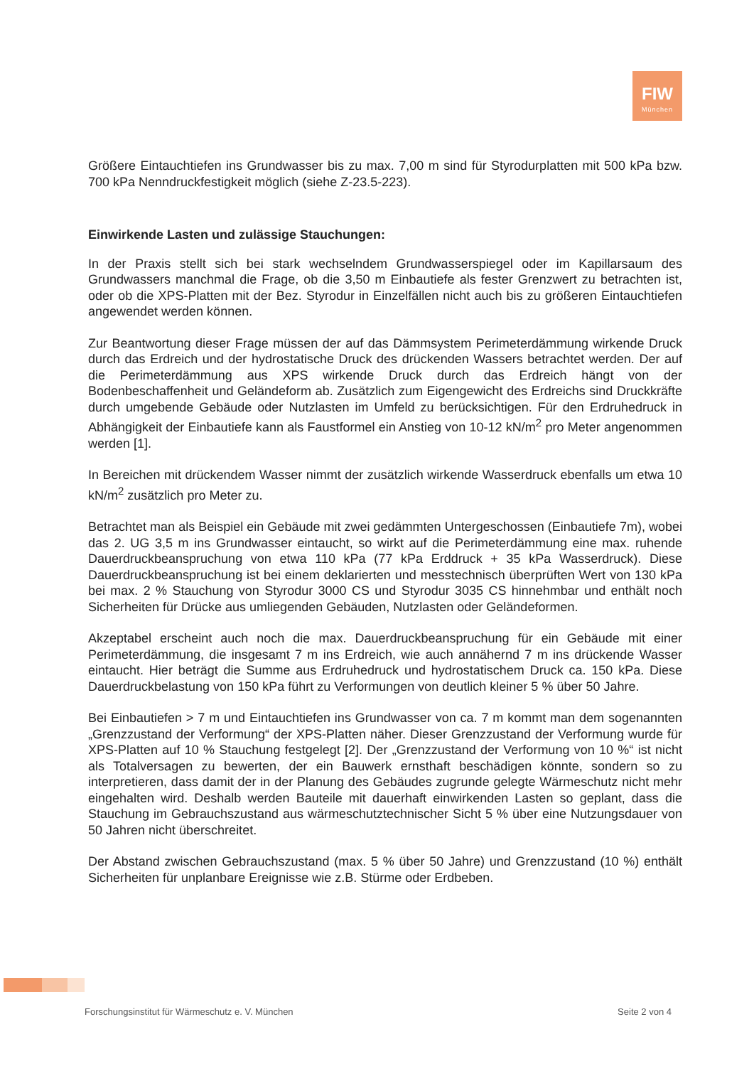FIW
München
Größere Eintauchtiefen ins Grundwasser bis zu max. 7,00 m sind für Styrodurplatten mit 500 kPa bzw. 700 kPa Nenndruckfestigkeit möglich (siehe Z-23.5-223).
Einwirkende Lasten und zulässige Stauchungen:
In der Praxis stellt sich bei stark wechselndem Grundwasserspiegel oder im Kapillarsaum des Grundwassers manchmal die Frage, ob die 3,50 m Einbautiefe als fester Grenzwert zu betrachten ist, oder ob die XPS-Platten mit der Bez. Styrodur in Einzelfällen nicht auch bis zu größeren Eintauchtiefen angewendet werden können.
Zur Beantwortung dieser Frage müssen der auf das Dämmsystem Perimeterdämmung wirkende Druck durch das Erdreich und der hydrostatische Druck des drückenden Wassers betrachtet werden. Der auf die Perimeterdämmung aus XPS wirkende Druck durch das Erdreich hängt von der Bodenbeschaffenheit und Geländeform ab. Zusätzlich zum Eigengewicht des Erdreichs sind Druckkräfte durch umgebende Gebäude oder Nutzlasten im Umfeld zu berücksichtigen. Für den Erdruhedruck in Abhängigkeit der Einbautiefe kann als Faustformel ein Anstieg von 10-12 kN/m<sup>2</sup> pro Meter angenommen werden [1].
In Bereichen mit drückendem Wasser nimmt der zusätzlich wirkende Wasserdruck ebenfalls um etwa 10 kN/m<sup>2</sup> zusätzlich pro Meter zu.
Betrachtet man als Beispiel ein Gebäude mit zwei gedämmten Untergeschossen (Einbautiefe 7m), wobei das 2. UG 3,5 m ins Grundwasser eintaucht, so wirkt auf die Perimeterdämmung eine max. ruhende Dauerdruckbeanspruchung von etwa 110 kPa (77 kPa Erddruck + 35 kPa Wasserdruck). Diese Dauerdruckbeanspruchung ist bei einem deklarierten und messtechnisch überprüften Wert von 130 kPa bei max. 2 % Stauchung von Styrodur 3000 CS und Styrodur 3035 CS hinnehmbar und enthält noch Sicherheiten für Drücke aus umliegenden Gebäuden, Nutzlasten oder Geländeformen.
Akzeptabel erscheint auch noch die max. Dauerdruckbeanspruchung für ein Gebäude mit einer Perimeterdämmung, die insgesamt 7 m ins Erdreich, wie auch annähernd 7 m ins drückende Wasser eintaucht. Hier beträgt die Summe aus Erdruhedruck und hydrostatischem Druck ca. 150 kPa. Diese Dauerdruckbelastung von 150 kPa führt zu Verformungen von deutlich kleiner 5 % über 50 Jahre.
Bei Einbautiefen > 7 m und Eintauchtiefen ins Grundwasser von ca. 7 m kommt man dem sogenannten „Grenzzustand der Verformung“ der XPS-Platten näher. Dieser Grenzzustand der Verformung wurde für XPS-Platten auf 10 % Stauchung festgelegt [2]. Der „Grenzzustand der Verformung von 10 %“ ist nicht als Totalversagen zu bewerten, der ein Bauwerk ernsthaft beschädigen könnte, sondern so zu interpretieren, dass damit der in der Planung des Gebäudes zugrunde gelegte Wärmeschutz nicht mehr eingehalten wird. Deshalb werden Bauteile mit dauerhaft einwirkenden Lasten so geplant, dass die Stauchung im Gebrauchszustand aus wärmeschutztechnischer Sicht 5 % über eine Nutzungsdauer von 50 Jahren nicht überschreitet.
Der Abstand zwischen Gebrauchszustand (max. 5 % über 50 Jahre) und Grenzzustand (10 %) enthält Sicherheiten für unplanbare Ereignisse wie z.B. Stürme oder Erdbeben.
Forschungsinstitut für Wärmeschutz e. V. München Seite 2 von 4